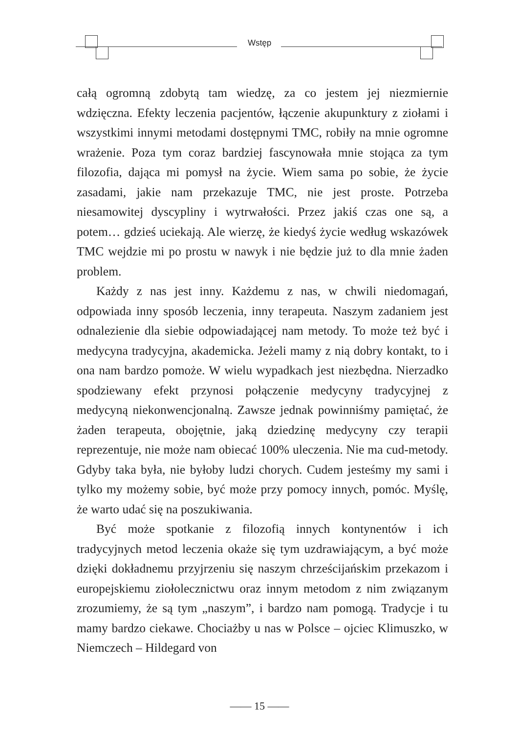Wstęp
całą ogromną zdobytą tam wiedzę, za co jestem jej niezmiernie wdzięczna. Efekty leczenia pacjentów, łączenie akupunktury z ziołami i wszystkimi innymi metodami dostępnymi TMC, robiły na mnie ogromne wrażenie. Poza tym coraz bardziej fascynowała mnie stojąca za tym filozofia, dająca mi pomysł na życie. Wiem sama po sobie, że życie zasadami, jakie nam przekazuje TMC, nie jest proste. Potrzeba niesamowitej dyscypliny i wytrwałości. Przez jakiś czas one są, a potem… gdzieś uciekają. Ale wierzę, że kiedyś życie według wskazówek TMC wejdzie mi po prostu w nawyk i nie będzie już to dla mnie żaden problem.
Każdy z nas jest inny. Każdemu z nas, w chwili niedomagań, odpowiada inny sposób leczenia, inny terapeuta. Naszym zadaniem jest odnalezienie dla siebie odpowiadającej nam metody. To może też być i medycyna tradycyjna, akademicka. Jeżeli mamy z nią dobry kontakt, to i ona nam bardzo pomoże. W wielu wypadkach jest niezbędna. Nierzadko spodziewany efekt przynosi połączenie medycyny tradycyjnej z medycyną niekonwencjonalną. Zawsze jednak powinniśmy pamiętać, że żaden terapeuta, obojętnie, jaką dziedzinę medycyny czy terapii reprezentuje, nie może nam obiecać 100% uleczenia. Nie ma cud-metody. Gdyby taka była, nie byłoby ludzi chorych. Cudem jesteśmy my sami i tylko my możemy sobie, być może przy pomocy innych, pomóc. Myślę, że warto udać się na poszukiwania.
Być może spotkanie z filozofią innych kontynentów i ich tradycyjnych metod leczenia okaże się tym uzdrawiającym, a być może dzięki dokładnemu przyjrzeniu się naszym chrześcijańskim przekazom i europejskiemu ziołolecznictwu oraz innym metodom z nim związanym zrozumiemy, że są tym „naszym”, i bardzo nam pomogą. Tradycje i tu mamy bardzo ciekawe. Chociażby u nas w Polsce – ojciec Klimuszko, w Niemczech – Hildegard von
—— 15 ——